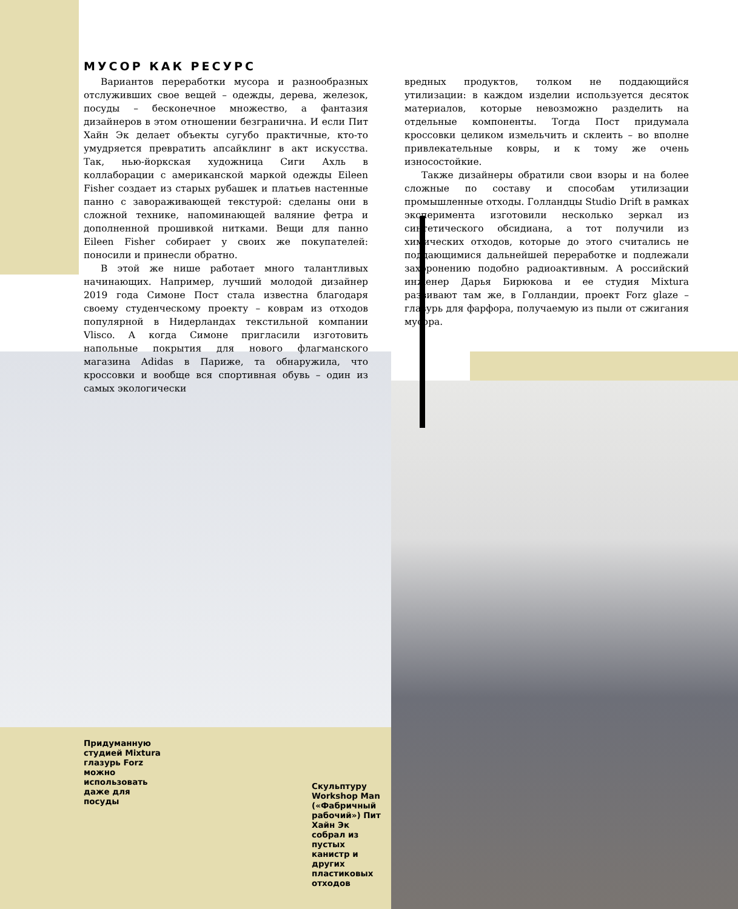МУСОР КАК РЕСУРС
Вариантов переработки мусора и разнообразных отслуживших свое вещей – одежды, дерева, железок, посуды – бесконечное множество, а фантазия дизайнеров в этом отношении безгранична. И если Пит Хайн Эк делает объекты сугубо практичные, кто-то умудряется превратить апсайклинг в акт искусства. Так, нью-йоркская художница Сиги Ахль в коллаборации с американской маркой одежды Eileen Fisher создает из старых рубашек и платьев настенные панно с завораживающей текстурой: сделаны они в сложной технике, напоминающей валяние фетра и дополненной прошивкой нитками. Вещи для панно Eileen Fisher собирает у своих же покупателей: поносили и принесли обратно.
В этой же нише работает много талантливых начинающих. Например, лучший молодой дизайнер 2019 года Симоне Пост стала известна благодаря своему студенческому проекту – коврам из отходов популярной в Нидерландах текстильной компании Vlisco. А когда Симоне пригласили изготовить напольные покрытия для нового флагманского магазина Adidas в Париже, та обнаружила, что кроссовки и вообще вся спортивная обувь – один из самых экологически
вредных продуктов, толком не поддающийся утилизации: в каждом изделии используется десяток материалов, которые невозможно разделить на отдельные компоненты. Тогда Пост придумала кроссовки целиком измельчить и склеить – во вполне привлекательные ковры, и к тому же очень износостойкие.
Также дизайнеры обратили свои взоры и на более сложные по составу и способам утилизации промышленные отходы. Голландцы Studio Drift в рамках эксперимента изготовили несколько зеркал из синтетического обсидиана, а тот получили из химических отходов, которые до этого считались не поддающимися дальнейшей переработке и подлежали захоронению подобно радиоактивным. А российский инженер Дарья Бирюкова и ее студия Mixtura развивают там же, в Голландии, проект Forz glaze – глазурь для фарфора, получаемую из пыли от сжигания мусора.
Придуманную студией Mixtura глазурь Forz можно использовать даже для посуды
Скульптуру Workshop Man («Фабричный рабочий») Пит Хайн Эк собрал из пустых канистр и других пластиковых отходов